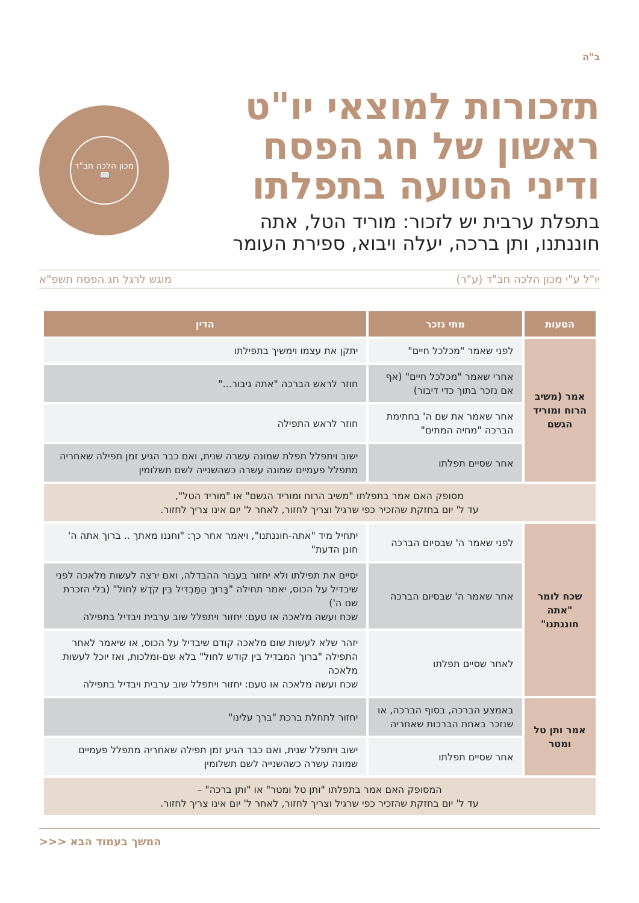ב"ה
תזכורות למוצאי יו"ט
ראשון של חג הפסח
ודיני הטועה בתפלתו
בתפלת ערבית יש לזכור: מוריד הטל, אתה
חוננתנו, ותן ברכה, יעלה ויבוא, ספירת העומר
מכון הלכה חב"ד
📖
יו"ל ע"י מכון הלכה חב"ד (ע"ר) מוגש לרגל חג הפסח תשפ"א
| הטעות | מתי נזכר | הדין |
| --- | --- | --- |
| אמר (משיב הרוח ומוריד הגשם | לפני שאמר "מכלכל חיים" | יתקן את עצמו וימשיך בתפילתו |
| | אחרי שאמר "מכלכל חיים" (אף אם נזכר בתוך כדי דיבור) | חוזר לראש הברכה "אתה גיבור..." |
| | אחר שאמר את שם ה' בחתימת הברכה "מחיה המתים" | חוזר לראש התפילה |
| | אחר שסיים תפלתו | ישוב ויתפלל תפלת שמונה עשרה שנית, ואם כבר הגיע זמן תפילה שאחריה מתפלל פעמיים שמונה עשרה כשהשנייה לשם תשלומין |
| מסופק האם אמר בתפלתו "משיב הרוח ומוריד הגשם" או "מוריד הטל", עד ל' יום בחזקת שהזכיר כפי שרגיל וצריך לחזור, לאחר ל' יום אינו צריך לחזור. | | |
| שכח לומר "אתה חוננתנו" | לפני שאמר ה' שבסיום הברכה | יתחיל מיד "אתה-חוננתנו", ויאמר אחר כך: "וחננו מאתך .. ברוך אתה ה' חונן הדעת" |
| | אחר שאמר ה' שבסיום הברכה | יסיים את תפילתו ולא יחזור בעבור ההבדלה, ואם ירצה לעשות מלאכה לפני שיבדיל על הכוס, יאמר תחילה "בָּרוּךְ הַמַּבְדִּיל בֵּין קֹדֶשׁ לְחוֹל" (בלי הזכרת שם ה') שכח ועשה מלאכה או טעם: יחזור ויתפלל שוב ערבית ויבדיל בתפילה |
| | לאחר שסיים תפלתו | יזהר שלא לעשות שום מלאכה קודם שיבדיל על הכוס, או שיאמר לאחר התפילה "ברוך המבדיל בין קודש לחול" בלא שם-ומלכות, ואז יוכל לעשות מלאכה שכח ועשה מלאכה או טעם: יחזור ויתפלל שוב ערבית ויבדיל בתפילה |
| אמר ותן טל ומטר | באמצע הברכה, בסוף הברכה, או שנזכר באחת הברכות שאחריה | יחזור לתחלת ברכת "ברך עלינו" |
| | אחר שסיים תפלתו | ישוב ויתפלל שנית, ואם כבר הגיע זמן תפילה שאחריה מתפלל פעמיים שמונה עשרה כשהשנייה לשם תשלומין |
| המסופק האם אמר בתפלתו "ותן טל ומטר" או "ותן ברכה" – עד ל' יום בחזקת שהזכיר כפי שרגיל וצריך לחזור, לאחר ל' יום אינו צריך לחזור. | | |
המשך בעמוד הבא <<<